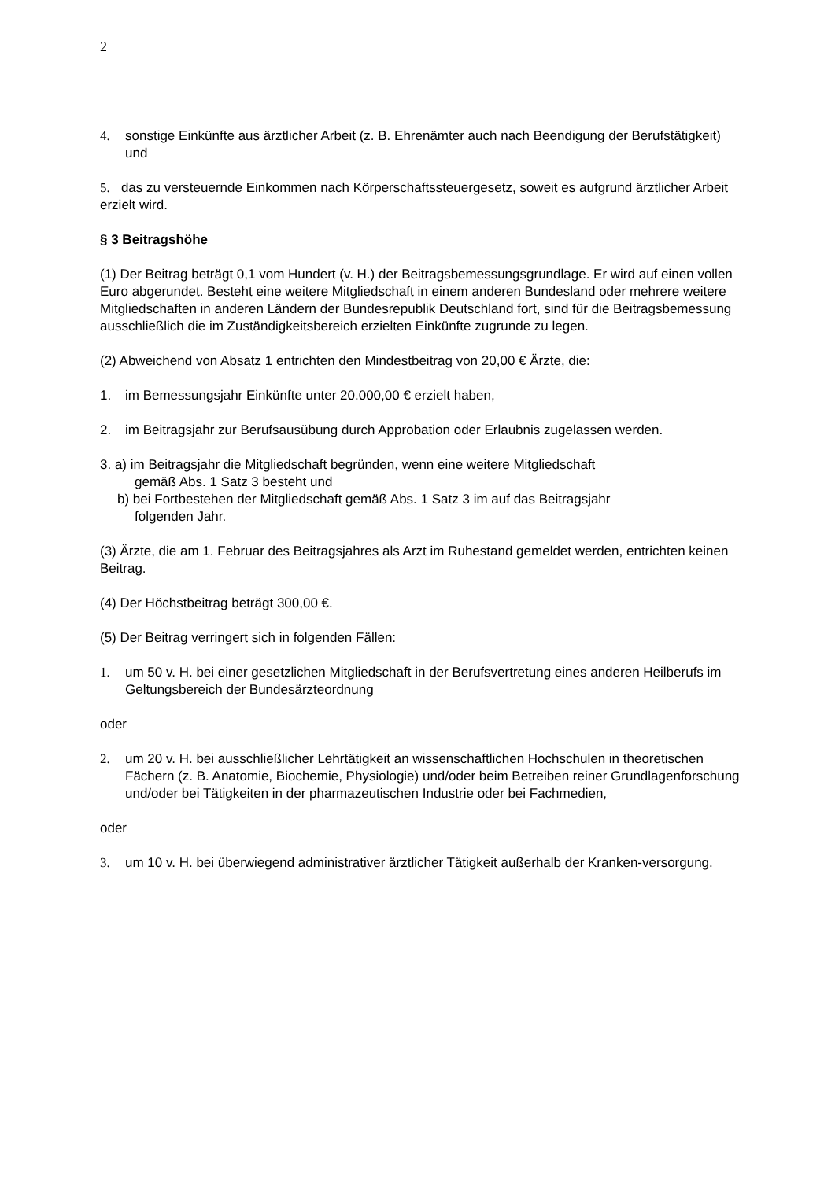2
4. sonstige Einkünfte aus ärztlicher Arbeit (z. B. Ehrenämter auch nach Beendigung der Berufstätigkeit) und
5. das zu versteuernde Einkommen nach Körperschaftssteuergesetz, soweit es aufgrund ärztlicher Arbeit erzielt wird.
§ 3 Beitragshöhe
(1) Der Beitrag beträgt 0,1 vom Hundert (v. H.) der Beitragsbemessungsgrundlage. Er wird auf einen vollen Euro abgerundet. Besteht eine weitere Mitgliedschaft in einem anderen Bundesland oder mehrere weitere Mitgliedschaften in anderen Ländern der Bundesrepublik Deutschland fort, sind für die Beitragsbemessung ausschließlich die im Zuständigkeitsbereich erzielten Einkünfte zugrunde zu legen.
(2) Abweichend von Absatz 1 entrichten den Mindestbeitrag von 20,00 € Ärzte, die:
1. im Bemessungsjahr Einkünfte unter 20.000,00 € erzielt haben,
2. im Beitragsjahr zur Berufsausübung durch Approbation oder Erlaubnis zugelassen werden.
3. a) im Beitragsjahr die Mitgliedschaft begründen, wenn eine weitere Mitgliedschaft
gemäß Abs. 1 Satz 3 besteht und
b) bei Fortbestehen der Mitgliedschaft gemäß Abs. 1 Satz 3 im auf das Beitragsjahr
folgenden Jahr.
(3) Ärzte, die am 1. Februar des Beitragsjahres als Arzt im Ruhestand gemeldet werden, entrichten keinen Beitrag.
(4) Der Höchstbeitrag beträgt 300,00 €.
(5) Der Beitrag verringert sich in folgenden Fällen:
1. um 50 v. H. bei einer gesetzlichen Mitgliedschaft in der Berufsvertretung eines anderen Heilberufs im Geltungsbereich der Bundesärzteordnung
oder
2. um 20 v. H. bei ausschließlicher Lehrtätigkeit an wissenschaftlichen Hochschulen in theoretischen Fächern (z. B. Anatomie, Biochemie, Physiologie) und/oder beim Betreiben reiner Grundlagenforschung und/oder bei Tätigkeiten in der pharmazeutischen Industrie oder bei Fachmedien,
oder
3. um 10 v. H. bei überwiegend administrativer ärztlicher Tätigkeit außerhalb der Kranken-versorgung.